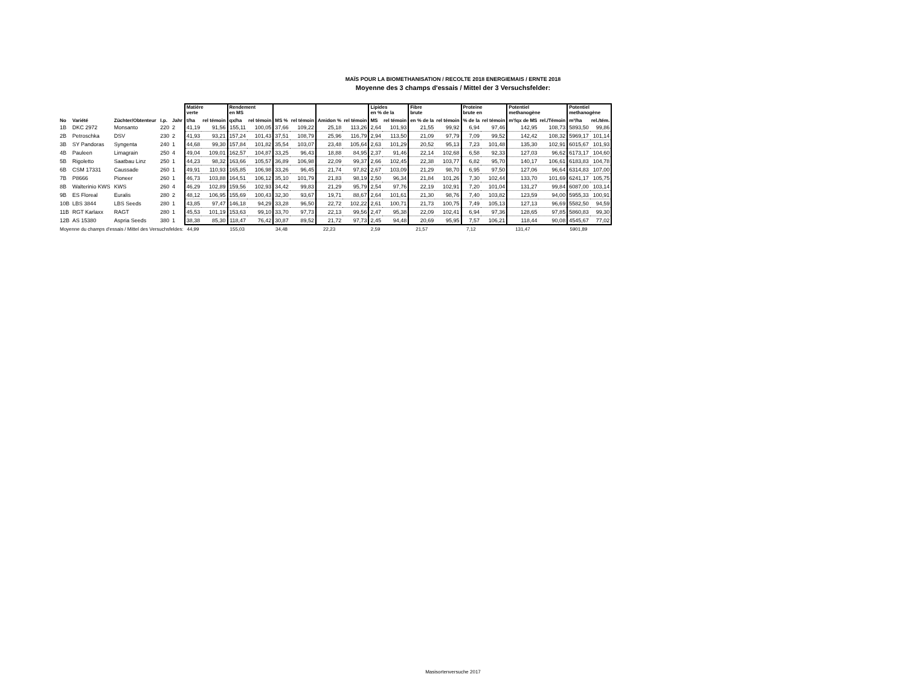MAÏS POUR LA BIOMETHANISATION / RECOLTE 2018 ENERGIEMAIS / ERNTE 2018
Moyenne des 3 champs d'essais / Mittel der 3 Versuchsfelder:
| | | | | | Matière verte | | Rendement en MS | | | | | | Lipides en % de la | | Fibre brute | | Proteine brute en | | Potentiel methanogène | | Potentiel methanogène | |
| --- | --- | --- | --- | --- | --- | --- | --- | --- | --- | --- | --- | --- | --- | --- | --- | --- | --- | --- | --- | --- | --- | --- |
| No | Variété | Züchter/Obtenteur | I.p. | Jahr | t/ha | rel témoin | qx/ha | rel témoin | MS % | rel témoin | Amidon % | rel témoin | MS | rel témoin | en % de la | rel témoin | % de la | rel témoin | m³/qx de MS | rel./Témoin | m³/ha | rel./tém. |
| 1B | DKC 2972 | Monsanto | 220 | 2 | 41,19 | 91,56 | 155,11 | 100,05 | 37,66 | 109,22 | 25,18 | 113,26 | 2,64 | 101,93 | 21,55 | 99,92 | 6,94 | 97,46 | 142,95 | 108,73 | 5893,50 | 99,86 |
| 2B | Petroschka | DSV | 230 | 2 | 41,93 | 93,21 | 157,24 | 101,43 | 37,51 | 108,79 | 25,96 | 116,79 | 2,94 | 113,50 | 21,09 | 97,79 | 7,09 | 99,52 | 142,42 | 108,32 | 5969,17 | 101,14 |
| 3B | SY Pandoras | Syngenta | 240 | 1 | 44,68 | 99,30 | 157,84 | 101,82 | 35,54 | 103,07 | 23,48 | 105,64 | 2,63 | 101,29 | 20,52 | 95,13 | 7,23 | 101,48 | 135,30 | 102,91 | 6015,67 | 101,93 |
| 4B | Pauleen | Limagrain | 250 | 4 | 49,04 | 109,01 | 162,57 | 104,87 | 33,25 | 96,43 | 18,88 | 84,95 | 2,37 | 91,46 | 22,14 | 102,68 | 6,58 | 92,33 | 127,03 | 96,62 | 6173,17 | 104,60 |
| 5B | Rigoletto | Saatbau Linz | 250 | 1 | 44,23 | 98,32 | 163,66 | 105,57 | 36,89 | 106,98 | 22,09 | 99,37 | 2,66 | 102,45 | 22,38 | 103,77 | 6,82 | 95,70 | 140,17 | 106,61 | 6183,83 | 104,78 |
| 6B | CSM 17331 | Caussade | 260 | 1 | 49,91 | 110,93 | 165,85 | 106,98 | 33,26 | 96,45 | 21,74 | 97,82 | 2,67 | 103,09 | 21,29 | 98,70 | 6,95 | 97,50 | 127,06 | 96,64 | 6314,83 | 107,00 |
| 7B | P8666 | Pioneer | 260 | 1 | 46,73 | 103,88 | 164,51 | 106,12 | 35,10 | 101,79 | 21,83 | 98,19 | 2,50 | 96,34 | 21,84 | 101,26 | 7,30 | 102,44 | 133,70 | 101,69 | 6241,17 | 105,75 |
| 8B | Walterinio KWS | KWS | 260 | 4 | 46,29 | 102,89 | 159,56 | 102,93 | 34,42 | 99,83 | 21,29 | 95,79 | 2,54 | 97,76 | 22,19 | 102,91 | 7,20 | 101,04 | 131,27 | 99,84 | 6087,00 | 103,14 |
| 9B | ES Floreal | Euralis | 280 | 2 | 48,12 | 106,95 | 155,69 | 100,43 | 32,30 | 93,67 | 19,71 | 88,67 | 2,64 | 101,61 | 21,30 | 98,76 | 7,40 | 103,82 | 123,59 | 94,00 | 5955,33 | 100,91 |
| 10B | LBS 3844 | LBS Seeds | 280 | 1 | 43,85 | 97,47 | 146,18 | 94,29 | 33,28 | 96,50 | 22,72 | 102,22 | 2,61 | 100,71 | 21,73 | 100,75 | 7,49 | 105,13 | 127,13 | 96,69 | 5582,50 | 94,59 |
| 11B | RGT Karlaxx | RAGT | 280 | 1 | 45,53 | 101,19 | 153,63 | 99,10 | 33,70 | 97,73 | 22,13 | 99,56 | 2,47 | 95,38 | 22,09 | 102,41 | 6,94 | 97,36 | 128,65 | 97,85 | 5860,83 | 99,30 |
| 12B | AS 15380 | Aspria Seeds | 380 | 1 | 38,38 | 85,30 | 118,47 | 76,42 | 30,87 | 89,52 | 21,72 | 97,73 | 2,45 | 94,48 | 20,69 | 95,95 | 7,57 | 106,21 | 118,44 | 90,08 | 4545,67 | 77,02 |
| Moyenne du champs d'essais / Mittel des Versuchsfeldes: | | | | | 44,99 | | 155,03 | | 34,48 | | 22,23 | | 2,59 | | 21,57 | | 7,12 | | 131,47 | | 5901,89 | |
Masisortenversuche 2017